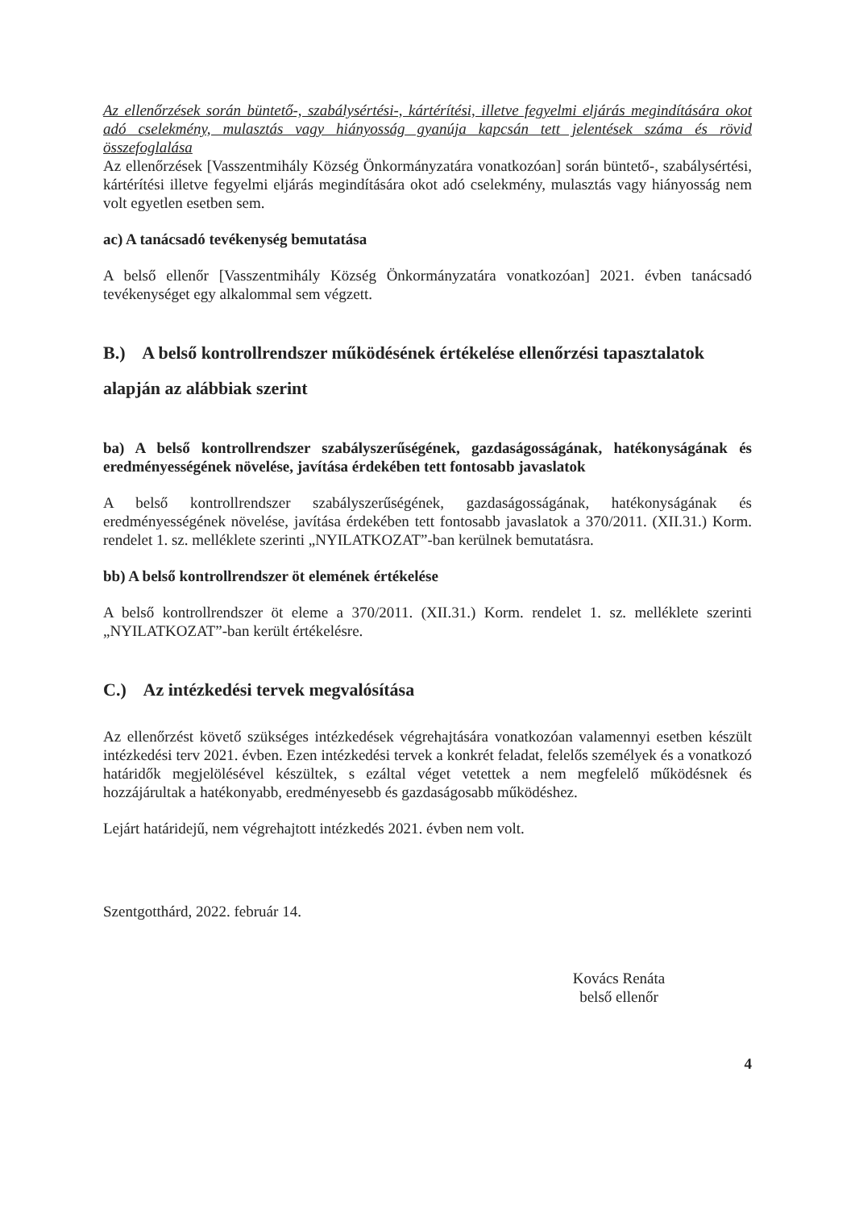Az ellenőrzések során büntető-, szabálysértési-, kártérítési, illetve fegyelmi eljárás megindítására okot adó cselekmény, mulasztás vagy hiányosság gyanúja kapcsán tett jelentések száma és rövid összefoglalása
Az ellenőrzések [Vasszentmihály Község Önkormányzatára vonatkozóan] során büntető-, szabálysértési, kártérítési illetve fegyelmi eljárás megindítására okot adó cselekmény, mulasztás vagy hiányosság nem volt egyetlen esetben sem.
ac) A tanácsadó tevékenység bemutatása
A belső ellenőr [Vasszentmihály Község Önkormányzatára vonatkozóan] 2021. évben tanácsadó tevékenységet egy alkalommal sem végzett.
B.) A belső kontrollrendszer működésének értékelése ellenőrzési tapasztalatok alapján az alábbiak szerint
ba) A belső kontrollrendszer szabályszerűségének, gazdaságosságának, hatékonyságának és eredményességének növelése, javítása érdekében tett fontosabb javaslatok
A belső kontrollrendszer szabályszerűségének, gazdaságosságának, hatékonyságának és eredményességének növelése, javítása érdekében tett fontosabb javaslatok a 370/2011. (XII.31.) Korm. rendelet 1. sz. melléklete szerinti „NYILATKOZAT”-ban kerülnek bemutatásra.
bb) A belső kontrollrendszer öt elemének értékelése
A belső kontrollrendszer öt eleme a 370/2011. (XII.31.) Korm. rendelet 1. sz. melléklete szerinti „NYILATKOZAT”-ban került értékelésre.
C.) Az intézkedési tervek megvalósítása
Az ellenőrzést követő szükséges intézkedések végrehajtására vonatkozóan valamennyi esetben készült intézkedési terv 2021. évben. Ezen intézkedési tervek a konkrét feladat, felelős személyek és a vonatkozó határidők megjelölésével készültek, s ezáltal véget vetettek a nem megfelelő működésnek és hozzájárultak a hatékonyabb, eredményesebb és gazdaságosabb működéshez.
Lejárt határidejű, nem végrehajtott intézkedés 2021. évben nem volt.
Szentgotthárd, 2022. február 14.
Kovács Renáta
belső ellenőr
4